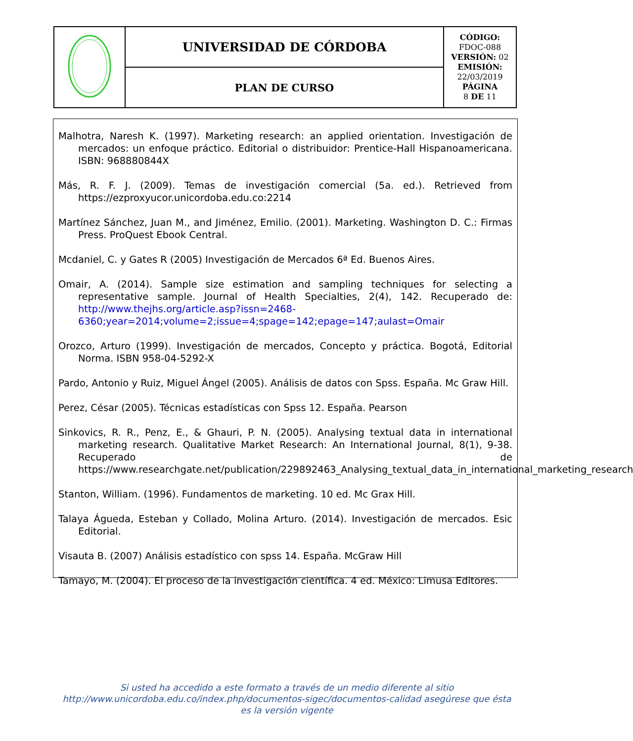| | UNIVERSIDAD DE CÓRDOBA | CÓDIGO: FDOC-088 VERSIÓN: 02 EMISIÓN: 22/03/2019 PÁGINA 8 DE 11 |
| | PLAN DE CURSO | |
Malhotra, Naresh K. (1997). Marketing research: an applied orientation. Investigación de mercados: un enfoque práctico. Editorial o distribuidor: Prentice-Hall Hispanoamericana. ISBN: 968880844X
Más, R. F. J. (2009). Temas de investigación comercial (5a. ed.). Retrieved from https://ezproxyucor.unicordoba.edu.co:2214
Martínez Sánchez, Juan M., and Jiménez, Emilio. (2001). Marketing. Washington D. C.: Firmas Press. ProQuest Ebook Central.
Mcdaniel, C. y Gates R (2005) Investigación de Mercados 6ª Ed. Buenos Aires.
Omair, A. (2014). Sample size estimation and sampling techniques for selecting a representative sample. Journal of Health Specialties, 2(4), 142. Recuperado de: http://www.thejhs.org/article.asp?issn=2468-6360;year=2014;volume=2;issue=4;spage=142;epage=147;aulast=Omair
Orozco, Arturo (1999). Investigación de mercados, Concepto y práctica. Bogotá, Editorial Norma. ISBN 958-04-5292-X
Pardo, Antonio y Ruiz, Miguel Ángel (2005). Análisis de datos con Spss. España. Mc Graw Hill.
Perez, César (2005). Técnicas estadísticas con Spss 12. España. Pearson
Sinkovics, R. R., Penz, E., & Ghauri, P. N. (2005). Analysing textual data in international marketing research. Qualitative Market Research: An International Journal, 8(1), 9-38. Recuperado de https://www.researchgate.net/publication/229892463_Analysing_textual_data_in_international_marketing_research
Stanton, William. (1996). Fundamentos de marketing. 10 ed. Mc Grax Hill.
Talaya Águeda, Esteban y Collado, Molina Arturo. (2014). Investigación de mercados. Esic Editorial.
Visauta B. (2007) Análisis estadístico con spss 14. España. McGraw Hill
Tamayo, M. (2004). El proceso de la investigación científica. 4 ed. México: Limusa Editores.
Si usted ha accedido a este formato a través de un medio diferente al sitio http://www.unicordoba.edu.co/index.php/documentos-sigec/documentos-calidad asegúrese que ésta es la versión vigente